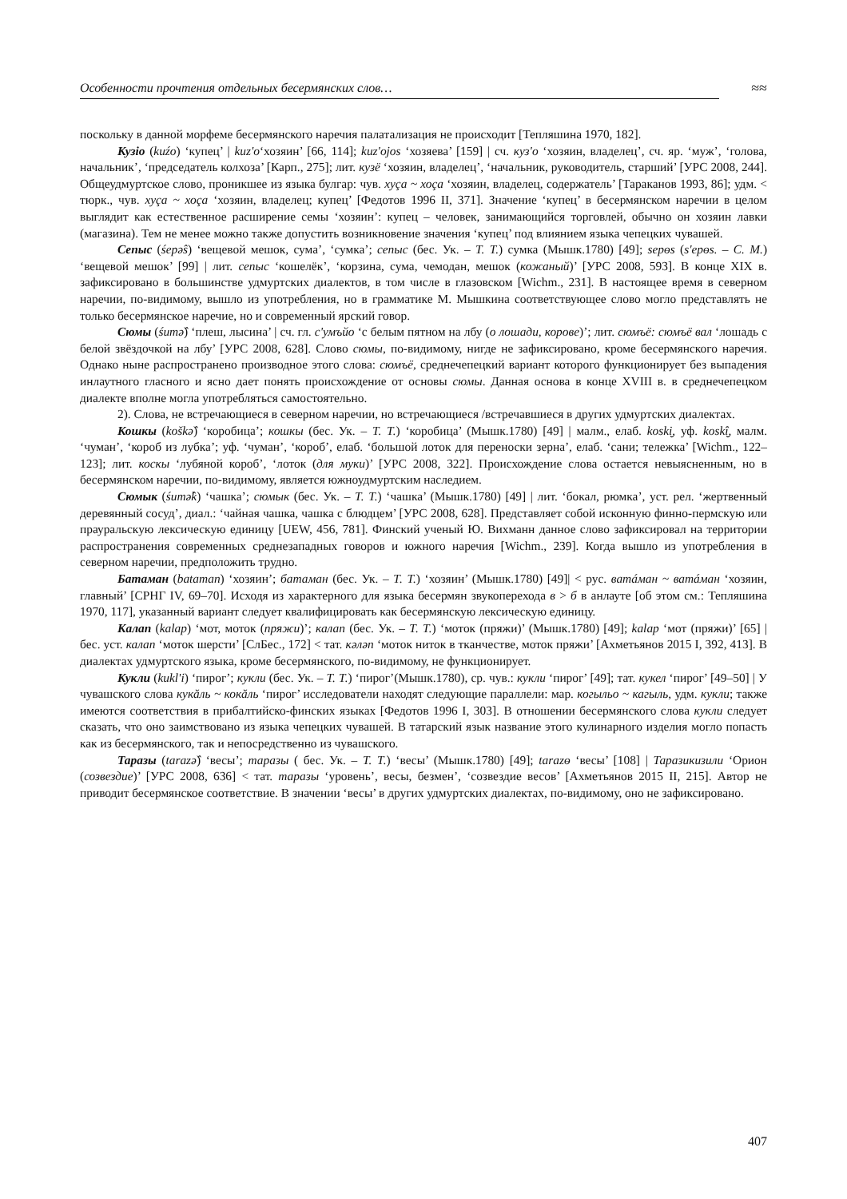Особенности прочтения отдельных бесермянских слов…
≈≈
поскольку в данной морфеме бесермянского наречия палатализация не происходит [Тепляшина 1970, 182].
Кузiо (kuźo) ‘купец’ | kuz'o‘хозяин’ [66, 114]; kuz'ojos ‘хозяева’ [159] | сч. куз'о ‘хозяин, владелец’, сч. яр. ‘муж’, ‘голова, начальник’, ‘председатель колхоза’ [Карп., 275]; лит. кузё ‘хозяин, владелец’, ‘начальник, руководитель, старший’ [УРС 2008, 244]. Общеудмуртское слово, проникшее из языка булгар: чув. хуçа ~ хоçа ‘хозяин, владелец, содержатель’ [Тараканов 1993, 86]; удм. < тюрк., чув. хуçа ~ хоçа ‘хозяин, владелец; купец’ [Федотов 1996 II, 371]. Значение ‘купец’ в бесермянском наречии в целом выглядит как естественное расширение семы ‘хозяин’: купец – человек, занимающийся торговлей, обычно он хозяин лавки (магазина). Тем не менее можно также допустить возникновение значения ‘купец’ под влиянием языка чепецких чувашей.
Сепыс (śepə̂s) ‘вещевой мешок, сума’, ‘сумка’; сепыс (бес. Ук. – Т. Т.) сумка (Мышк.1780) [49]; sepɵs (s'epɵs. – С. М.) ‘вещевой мешок’ [99] | лит. сепыс ‘кошелёк’, ‘корзина, сума, чемодан, мешок (кожаный)’ [УРС 2008, 593]. В конце XIX в. зафиксировано в большинстве удмуртских диалектов, в том числе в глазовском [Wichm., 231]. В настоящее время в северном наречии, по-видимому, вышло из употребления, но в грамматике М. Мышкина соответствующее слово могло представлять не только бесермянское наречие, но и современный ярский говор.
Сюмы (śumə̂) ‘плеш, лысина’ | сч. гл. с'умъйо ‘с белым пятном на лбу (о лошади, корове)’; лит. сюмъё: сюмъё вал ‘лошадь с белой звёздочкой на лбу’ [УРС 2008, 628]. Слово сюмы, по-видимому, нигде не зафиксировано, кроме бесермянского наречия. Однако ныне распространено производное этого слова: сюмъё, среднечепецкий вариант которого функционирует без выпадения инлаутного гласного и ясно дает понять происхождение от основы сюмы. Данная основа в конце XVIII в. в среднечепецком диалекте вполне могла употребляться самостоятельно.
2). Слова, не встречающиеся в северном наречии, но встречающиеся /встречавшиеся в других удмуртских диалектах.
Кошкы (koškə̂) ‘коробица’; кошкы (бес. Ук. – Т. Т.) ‘коробица’ (Мышк.1780) [49] | малм., елаб. koski̮, уф. koskî̮, малм. ‘чуман’, ‘короб из лубка’; уф. ‘чуман’, ‘короб’, елаб. ‘большой лоток для переноски зерна’, елаб. ‘сани; тележка’ [Wichm., 122–123]; лит. коскы ‘лубяной короб’, ‘лоток (для муки)’ [УРС 2008, 322]. Происхождение слова остается невыясненным, но в бесермянском наречии, по-видимому, является южноудмуртским наследием.
Сюмык (śumə̂k) ‘чашка’; сюмык (бес. Ук. – Т. Т.) ‘чашка’ (Мышк.1780) [49] | лит. ‘бокал, рюмка’, уст. рел. ‘жертвенный деревянный сосуд’, диал.: ‘чайная чашка, чашка с блюдцем’ [УРС 2008, 628]. Представляет собой исконную финно-пермскую или прауральскую лексическую единицу [UEW, 456, 781]. Финский ученый Ю. Вихманн данное слово зафиксировал на территории распространения современных среднезападных говоров и южного наречия [Wichm., 239]. Когда вышло из употребления в северном наречии, предположить трудно.
Батаман (bataman) ‘хозяин’; батаман (бес. Ук. – Т. Т.) ‘хозяин’ (Мышк.1780) [49]| < рус. ватáман ~ ватáман ‘хозяин, главный’ [СРНГ IV, 69–70]. Исходя из характерного для языка бесермян звукоперехода в > б в анлауте [об этом см.: Тепляшина 1970, 117], указанный вариант следует квалифицировать как бесермянскую лексическую единицу.
Калап (kalap) ‘мот, моток (пряжи)’; калап (бес. Ук. – Т. Т.) ‘моток (пряжи)’ (Мышк.1780) [49]; kalap ‘мот (пряжи)’ [65] | бес. уст. калап ‘моток шерсти’ [СлБес., 172] < тат. кәләп ‘моток ниток в тканчестве, моток пряжи’ [Ахметьянов 2015 I, 392, 413]. В диалектах удмуртского языка, кроме бесермянского, по-видимому, не функционирует.
Кукли (kukl'i) ‘пирог’; кукли (бес. Ук. – Т. Т.) ‘пирог’(Мышк.1780), ср. чув.: кукли ‘пирог’ [49]; тат. кукел ‘пирог’ [49–50] | У чувашского слова кукăль ~ кокăль ‘пирог’ исследователи находят следующие параллели: мар. когыльо ~ кагыль, удм. кукли; также имеются соответствия в прибалтийско-финских языках [Федотов 1996 I, 303]. В отношении бесермянского слова кукли следует сказать, что оно заимствовано из языка чепецких чувашей. В татарский язык название этого кулинарного изделия могло попасть как из бесермянского, так и непосредственно из чувашского.
Таразы (tarazə̂) ‘весы’; таразы ( бес. Ук. – Т. Т.) ‘весы’ (Мышк.1780) [49]; tarazɵ ‘весы’ [108] | Таразикизили ‘Орион (созвездие)’ [УРС 2008, 636] < тат. таразы ‘уровень’, весы, безмен’, ‘созвездие весов’ [Ахметьянов 2015 II, 215]. Автор не приводит бесермянское соответствие. В значении ‘весы’ в других удмуртских диалектах, по-видимому, оно не зафиксировано.
407